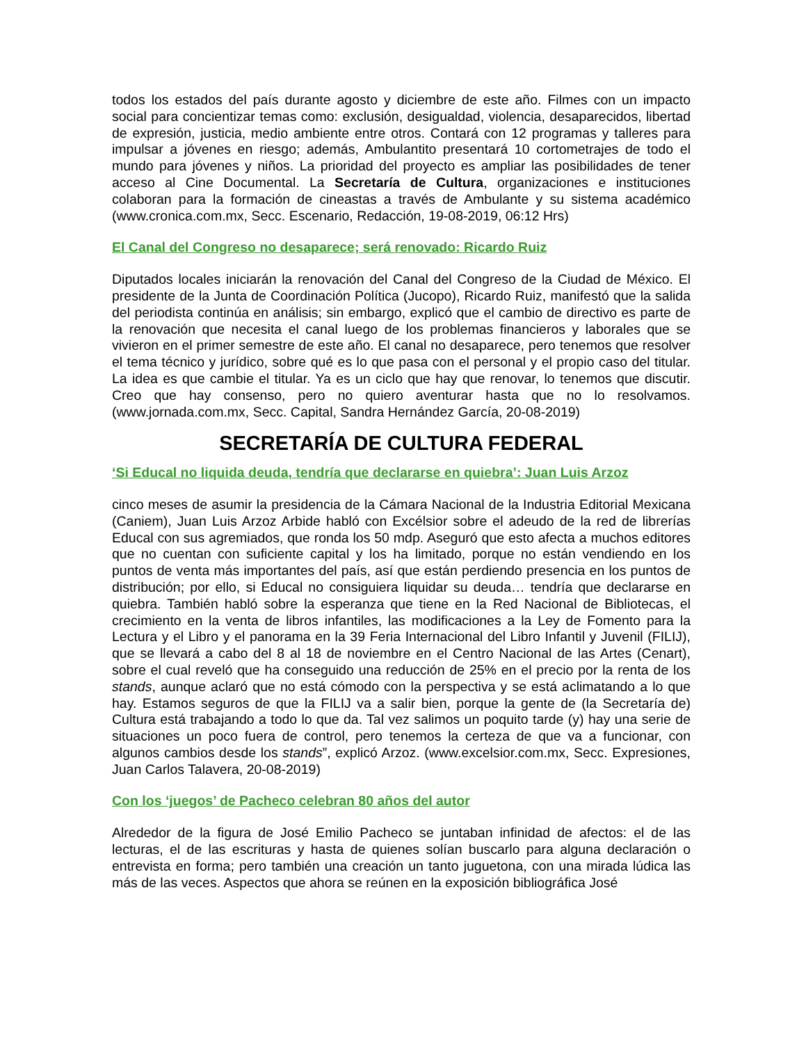todos los estados del país durante agosto y diciembre de este año. Filmes con un impacto social para concientizar temas como: exclusión, desigualdad, violencia, desaparecidos, libertad de expresión, justicia, medio ambiente entre otros. Contará con 12 programas y talleres para impulsar a jóvenes en riesgo; además, Ambulantito presentará 10 cortometrajes de todo el mundo para jóvenes y niños. La prioridad del proyecto es ampliar las posibilidades de tener acceso al Cine Documental. La Secretaría de Cultura, organizaciones e instituciones colaboran para la formación de cineastas a través de Ambulante y su sistema académico (www.cronica.com.mx, Secc. Escenario, Redacción, 19-08-2019, 06:12 Hrs)
El Canal del Congreso no desaparece; será renovado: Ricardo Ruiz
Diputados locales iniciarán la renovación del Canal del Congreso de la Ciudad de México. El presidente de la Junta de Coordinación Política (Jucopo), Ricardo Ruiz, manifestó que la salida del periodista continúa en análisis; sin embargo, explicó que el cambio de directivo es parte de la renovación que necesita el canal luego de los problemas financieros y laborales que se vivieron en el primer semestre de este año. El canal no desaparece, pero tenemos que resolver el tema técnico y jurídico, sobre qué es lo que pasa con el personal y el propio caso del titular. La idea es que cambie el titular. Ya es un ciclo que hay que renovar, lo tenemos que discutir. Creo que hay consenso, pero no quiero aventurar hasta que no lo resolvamos. (www.jornada.com.mx, Secc. Capital, Sandra Hernández García, 20-08-2019)
SECRETARÍA DE CULTURA FEDERAL
‘Si Educal no liquida deuda, tendría que declararse en quiebra’: Juan Luis Arzoz
cinco meses de asumir la presidencia de la Cámara Nacional de la Industria Editorial Mexicana (Caniem), Juan Luis Arzoz Arbide habló con Excélsior sobre el adeudo de la red de librerías Educal con sus agremiados, que ronda los 50 mdp. Aseguró que esto afecta a muchos editores que no cuentan con suficiente capital y los ha limitado, porque no están vendiendo en los puntos de venta más importantes del país, así que están perdiendo presencia en los puntos de distribución; por ello, si Educal no consiguiera liquidar su deuda… tendría que declararse en quiebra. También habló sobre la esperanza que tiene en la Red Nacional de Bibliotecas, el crecimiento en la venta de libros infantiles, las modificaciones a la Ley de Fomento para la Lectura y el Libro y el panorama en la 39 Feria Internacional del Libro Infantil y Juvenil (FILIJ), que se llevará a cabo del 8 al 18 de noviembre en el Centro Nacional de las Artes (Cenart), sobre el cual reveló que ha conseguido una reducción de 25% en el precio por la renta de los stands, aunque aclaró que no está cómodo con la perspectiva y se está aclimatando a lo que hay. Estamos seguros de que la FILIJ va a salir bien, porque la gente de (la Secretaría de) Cultura está trabajando a todo lo que da. Tal vez salimos un poquito tarde (y) hay una serie de situaciones un poco fuera de control, pero tenemos la certeza de que va a funcionar, con algunos cambios desde los stands”, explicó Arzoz. (www.excelsior.com.mx, Secc. Expresiones, Juan Carlos Talavera, 20-08-2019)
Con los ‘juegos’ de Pacheco celebran 80 años del autor
Alrededor de la figura de José Emilio Pacheco se juntaban infinidad de afectos: el de las lecturas, el de las escrituras y hasta de quienes solían buscarlo para alguna declaración o entrevista en forma; pero también una creación un tanto juguetona, con una mirada lúdica las más de las veces. Aspectos que ahora se reúnen en la exposición bibliográfica José